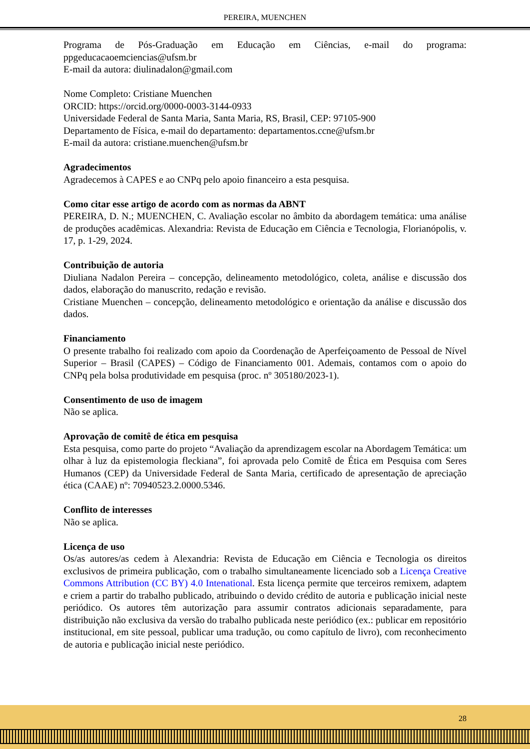PEREIRA, MUENCHEN
Programa de Pós-Graduação em Educação em Ciências, e-mail do programa: ppgeducacaoemciencias@ufsm.br
E-mail da autora: diulinadalon@gmail.com
Nome Completo: Cristiane Muenchen
ORCID: https://orcid.org/0000-0003-3144-0933
Universidade Federal de Santa Maria, Santa Maria, RS, Brasil, CEP: 97105-900
Departamento de Física, e-mail do departamento: departamentos.ccne@ufsm.br
E-mail da autora: cristiane.muenchen@ufsm.br
Agradecimentos
Agradecemos à CAPES e ao CNPq pelo apoio financeiro a esta pesquisa.
Como citar esse artigo de acordo com as normas da ABNT
PEREIRA, D. N.; MUENCHEN, C. Avaliação escolar no âmbito da abordagem temática: uma análise de produções acadêmicas. Alexandria: Revista de Educação em Ciência e Tecnologia, Florianópolis, v. 17, p. 1-29, 2024.
Contribuição de autoria
Diuliana Nadalon Pereira – concepção, delineamento metodológico, coleta, análise e discussão dos dados, elaboração do manuscrito, redação e revisão.
Cristiane Muenchen – concepção, delineamento metodológico e orientação da análise e discussão dos dados.
Financiamento
O presente trabalho foi realizado com apoio da Coordenação de Aperfeiçoamento de Pessoal de Nível Superior – Brasil (CAPES) – Código de Financiamento 001. Ademais, contamos com o apoio do CNPq pela bolsa produtividade em pesquisa (proc. nº 305180/2023-1).
Consentimento de uso de imagem
Não se aplica.
Aprovação de comitê de ética em pesquisa
Esta pesquisa, como parte do projeto “Avaliação da aprendizagem escolar na Abordagem Temática: um olhar à luz da epistemologia fleckiana”, foi aprovada pelo Comitê de Ética em Pesquisa com Seres Humanos (CEP) da Universidade Federal de Santa Maria, certificado de apresentação de apreciação ética (CAAE) nº: 70940523.2.0000.5346.
Conflito de interesses
Não se aplica.
Licença de uso
Os/as autores/as cedem à Alexandria: Revista de Educação em Ciência e Tecnologia os direitos exclusivos de primeira publicação, com o trabalho simultaneamente licenciado sob a Licença Creative Commons Attribution (CC BY) 4.0 Intenational. Esta licença permite que terceiros remixem, adaptem e criem a partir do trabalho publicado, atribuindo o devido crédito de autoria e publicação inicial neste periódico. Os autores têm autorização para assumir contratos adicionais separadamente, para distribuição não exclusiva da versão do trabalho publicada neste periódico (ex.: publicar em repositório institucional, em site pessoal, publicar uma tradução, ou como capítulo de livro), com reconhecimento de autoria e publicação inicial neste periódico.
28